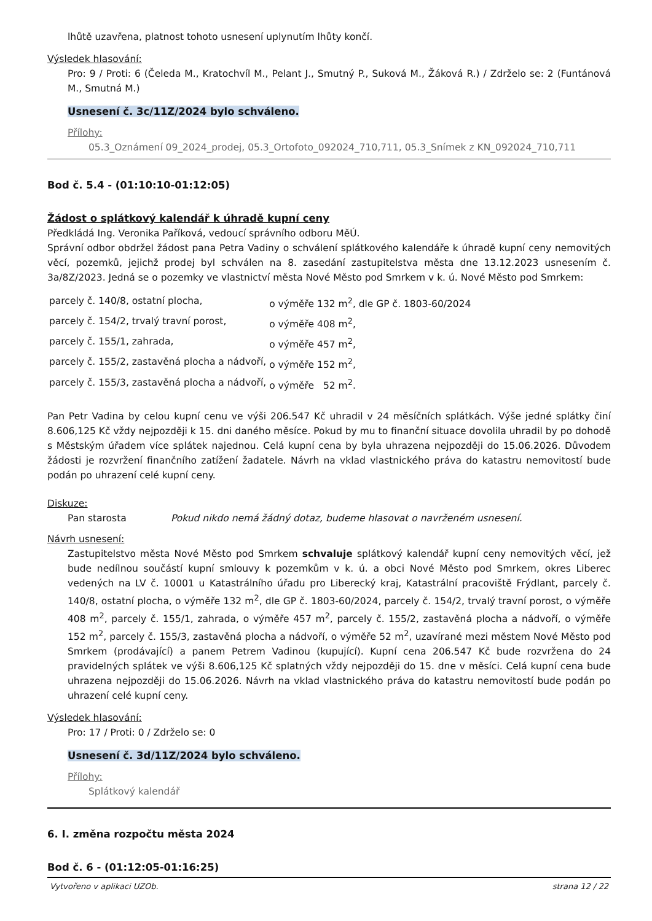lhůtě uzavřena, platnost tohoto usnesení uplynutím lhůty končí.
Výsledek hlasování:
Pro: 9 / Proti: 6 (Čeleda M., Kratochvíl M., Pelant J., Smutný P., Suková M., Žáková R.) / Zdrželo se: 2 (Funtánová M., Smutná M.)
Usnesení č. 3c/11Z/2024 bylo schváleno.
Přílohy:
05.3_Oznámení 09_2024_prodej, 05.3_Ortofoto_092024_710,711, 05.3_Snímek z KN_092024_710,711
Bod č. 5.4 - (01:10:10-01:12:05)
Žádost o splátkový kalendář k úhradě kupní ceny
Předkládá Ing. Veronika Paříková, vedoucí správního odboru MěÚ.
Správní odbor obdržel žádost pana Petra Vadiny o schválení splátkového kalendáře k úhradě kupní ceny nemovitých věcí, pozemků, jejichž prodej byl schválen na 8. zasedání zastupitelstva města dne 13.12.2023 usnesením č. 3a/8Z/2023. Jedná se o pozemky ve vlastnictví města Nové Město pod Smrkem v k. ú. Nové Město pod Smrkem:
| parcely č. 140/8, ostatní plocha, | o výměře 132 m<sup>2</sup>, dle GP č. 1803-60/2024 |
| parcely č. 154/2, trvalý travní porost, | o výměře 408 m<sup>2</sup>, |
| parcely č. 155/1, zahrada, | o výměře 457 m<sup>2</sup>, |
| parcely č. 155/2, zastavěná plocha a nádvoří, | o výměře 152 m<sup>2</sup>, |
| parcely č. 155/3, zastavěná plocha a nádvoří, | o výměře 52 m<sup>2</sup>. |
Pan Petr Vadina by celou kupní cenu ve výši 206.547 Kč uhradil v 24 měsíčních splátkách. Výše jedné splátky činí 8.606,125 Kč vždy nejpozději k 15. dni daného měsíce. Pokud by mu to finanční situace dovolila uhradil by po dohodě s Městským úřadem více splátek najednou. Celá kupní cena by byla uhrazena nejpozději do 15.06.2026. Důvodem žádosti je rozvržení finančního zatížení žadatele. Návrh na vklad vlastnického práva do katastru nemovitostí bude podán po uhrazení celé kupní ceny.
Diskuze:
Pan starosta Pokud nikdo nemá žádný dotaz, budeme hlasovat o navrženém usnesení.
Návrh usnesení:
Zastupitelstvo města Nové Město pod Smrkem schvaluje splátkový kalendář kupní ceny nemovitých věcí, jež bude nedílnou součástí kupní smlouvy k pozemkům v k. ú. a obci Nové Město pod Smrkem, okres Liberec vedených na LV č. 10001 u Katastrálního úřadu pro Liberecký kraj, Katastrální pracoviště Frýdlant, parcely č. 140/8, ostatní plocha, o výměře 132 m<sup>2</sup>, dle GP č. 1803-60/2024, parcely č. 154/2, trvalý travní porost, o výměře 408 m<sup>2</sup>, parcely č. 155/1, zahrada, o výměře 457 m<sup>2</sup>, parcely č. 155/2, zastavěná plocha a nádvoří, o výměře 152 m<sup>2</sup>, parcely č. 155/3, zastavěná plocha a nádvoří, o výměře 52 m<sup>2</sup>, uzavírané mezi městem Nové Město pod Smrkem (prodávající) a panem Petrem Vadinou (kupující). Kupní cena 206.547 Kč bude rozvržena do 24 pravidelných splátek ve výši 8.606,125 Kč splatných vždy nejpozději do 15. dne v měsíci. Celá kupní cena bude uhrazena nejpozději do 15.06.2026. Návrh na vklad vlastnického práva do katastru nemovitostí bude podán po uhrazení celé kupní ceny.
Výsledek hlasování:
Pro: 17 / Proti: 0 / Zdrželo se: 0
Usnesení č. 3d/11Z/2024 bylo schváleno.
Přílohy:
Splátkový kalendář
6. I. změna rozpočtu města 2024
Bod č. 6 - (01:12:05-01:16:25)
Vytvořeno v aplikaci UZOb. strana 12 / 22